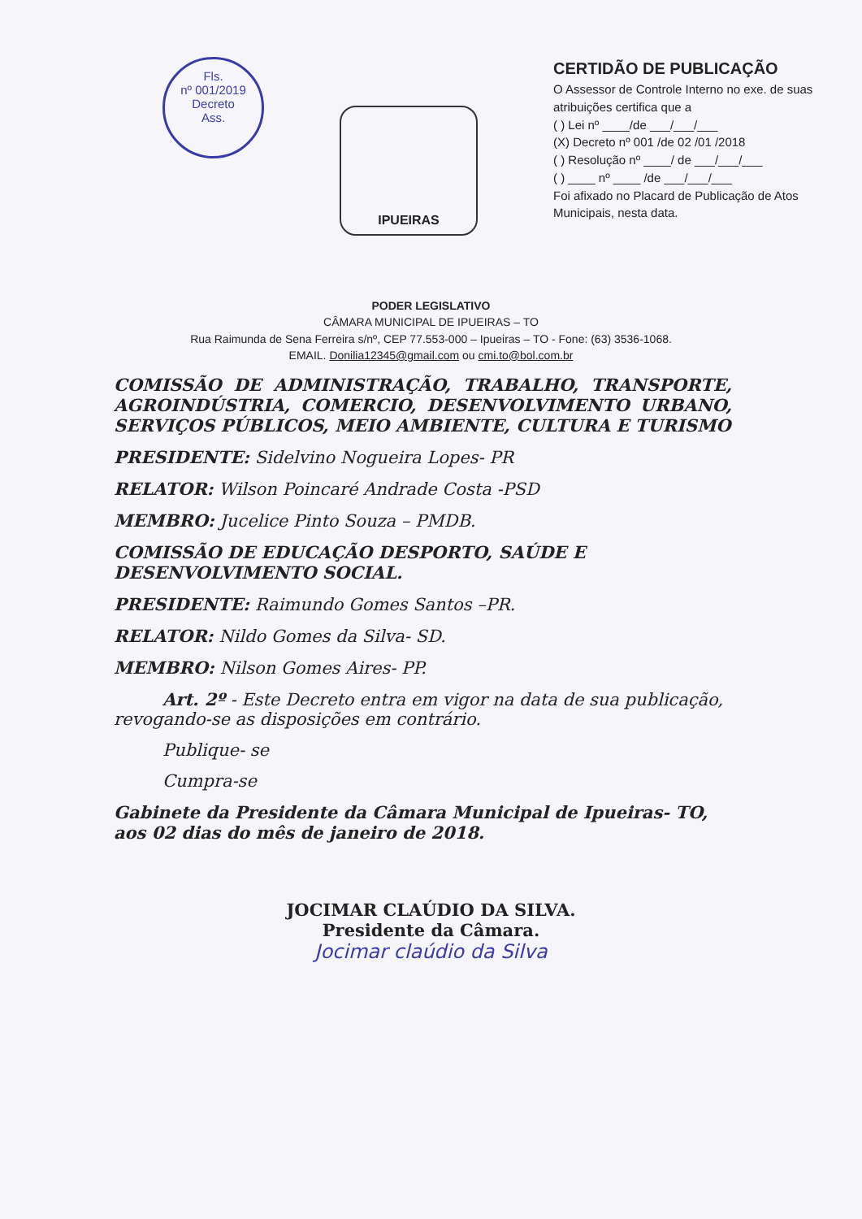Fls.
nº 001/2019
Decreto
Ass.
IPUEIRAS
CERTIDÃO DE PUBLICAÇÃO
O Assessor de Controle Interno no exe. de suas atribuições certifica que a
( ) Lei nº ____/de ___/___/___
(X) Decreto nº 001 /de 02 /01 /2018
( ) Resolução nº ____/ de ___/___/___
( ) ____ nº ____ /de ___/___/___
Foi afixado no Placard de Publicação de Atos Municipais, nesta data.
PODER LEGISLATIVO
CÂMARA MUNICIPAL DE IPUEIRAS – TO
Rua Raimunda de Sena Ferreira s/nº, CEP 77.553-000 – Ipueiras – TO - Fone: (63) 3536-1068.
EMAIL. Donilia12345@gmail.com ou cmi.to@bol.com.br
COMISSÃO DE ADMINISTRAÇÃO, TRABALHO, TRANSPORTE, AGROINDÚSTRIA, COMERCIO, DESENVOLVIMENTO URBANO, SERVIÇOS PÚBLICOS, MEIO AMBIENTE, CULTURA E TURISMO
PRESIDENTE: Sidelvino Nogueira Lopes- PR
RELATOR: Wilson Poincaré Andrade Costa -PSD
MEMBRO: Jucelice Pinto Souza – PMDB.
COMISSÃO DE EDUCAÇÃO DESPORTO, SAÚDE E DESENVOLVIMENTO SOCIAL.
PRESIDENTE: Raimundo Gomes Santos –PR.
RELATOR: Nildo Gomes da Silva- SD.
MEMBRO: Nilson Gomes Aires- PP.
Art. 2º - Este Decreto entra em vigor na data de sua publicação, revogando-se as disposições em contrário.
Publique- se
Cumpra-se
Gabinete da Presidente da Câmara Municipal de Ipueiras- TO, aos 02 dias do mês de janeiro de 2018.
JOCIMAR CLAÚDIO DA SILVA.
Presidente da Câmara.
Jocimar claúdio da Silva